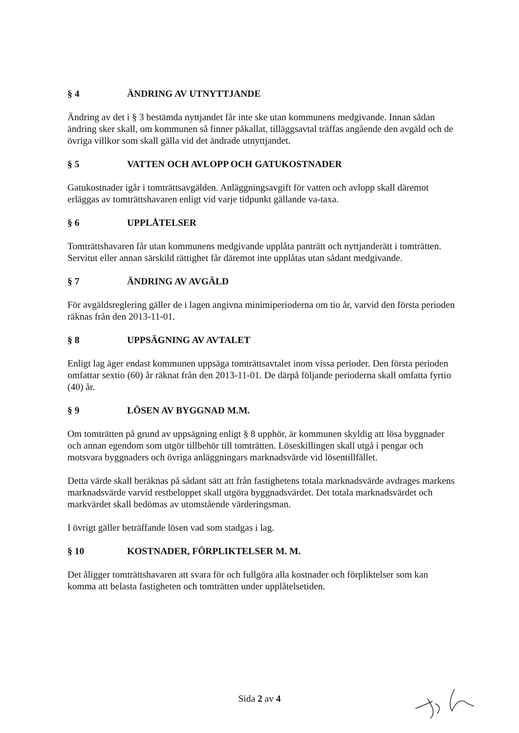§ 4 ÄNDRING AV UTNYTTJANDE
Ändring av det i § 3 bestämda nyttjandet får inte ske utan kommunens medgivande. Innan sådan ändring sker skall, om kommunen så finner påkallat, tilläggsavtal träffas angående den avgäld och de övriga villkor som skall gälla vid det ändrade utnyttjandet.
§ 5 VATTEN OCH AVLOPP OCH GATUKOSTNADER
Gatukostnader igår i tomträttsavgälden. Anläggningsavgift för vatten och avlopp skall däremot erläggas av tomträttshavaren enligt vid varje tidpunkt gällande va-taxa.
§ 6 UPPLÅTELSER
Tomträttshavaren får utan kommunens medgivande upplåta panträtt och nyttjanderätt i tomträtten. Servitut eller annan särskild rättighet får däremot inte upplåtas utan sådant medgivande.
§ 7 ÄNDRING AV AVGÄLD
För avgäldsreglering gäller de i lagen angivna minimiperioderna om tio år, varvid den första perioden räknas från den 2013-11-01.
§ 8 UPPSÄGNING AV AVTALET
Enligt lag äger endast kommunen uppsäga tomträttsavtalet inom vissa perioder. Den första perioden omfattar sextio (60) år räknat från den 2013-11-01. De därpå följande perioderna skall omfatta fyrtio (40) år.
§ 9 LÖSEN AV BYGGNAD M.M.
Om tomträtten på grund av uppsägning enligt § 8 upphör, är kommunen skyldig att lösa byggnader och annan egendom som utgör tillbehör till tomträtten. Löseskillingen skall utgå i pengar och motsvara byggnaders och övriga anläggningars marknadsvärde vid lösentillfället.
Detta värde skall beräknas på sådant sätt att från fastighetens totala marknadsvärde avdrages markens marknadsvärde varvid restbeloppet skall utgöra byggnadsvärdet. Det totala marknadsvärdet och markvärdet skall bedömas av utomstående värderingsman.
I övrigt gäller beträffande lösen vad som stadgas i lag.
§ 10 KOSTNADER, FÖRPLIKTELSER M. M.
Det åligger tomträttshavaren att svara för och fullgöra alla kostnader och förpliktelser som kan komma att belasta fastigheten och tomträtten under upplåtelsetiden.
Sida 2 av 4